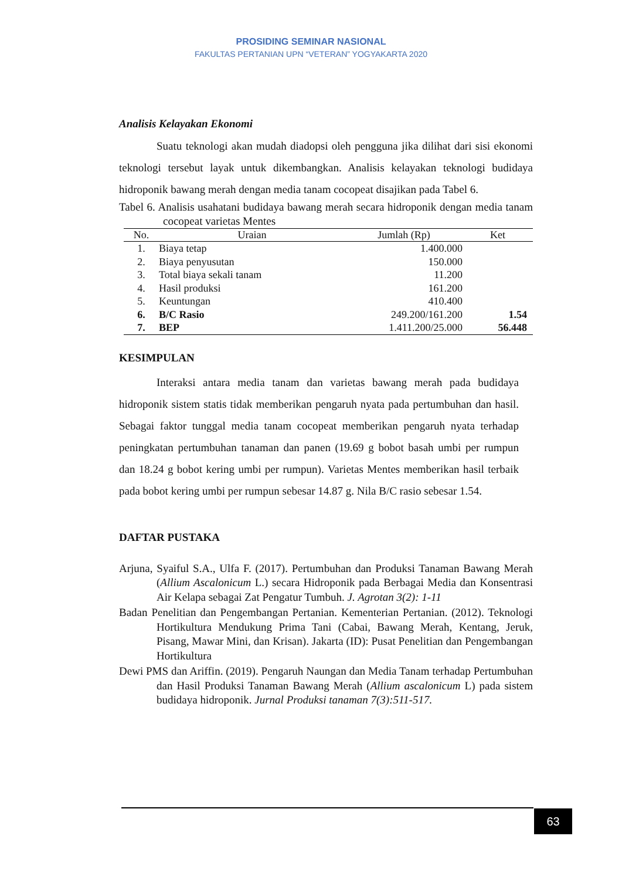PROSIDING SEMINAR NASIONAL
FAKULTAS PERTANIAN UPN “VETERAN” YOGYAKARTA 2020
Analisis Kelayakan Ekonomi
Suatu teknologi akan mudah diadopsi oleh pengguna jika dilihat dari sisi ekonomi teknologi tersebut layak untuk dikembangkan. Analisis kelayakan teknologi budidaya hidroponik bawang merah dengan media tanam cocopeat disajikan pada Tabel 6.
Tabel 6. Analisis usahatani budidaya bawang merah secara hidroponik dengan media tanam cocopeat varietas Mentes
| No. | Uraian | Jumlah (Rp) | Ket |
| --- | --- | --- | --- |
| 1. | Biaya tetap | 1.400.000 | |
| 2. | Biaya penyusutan | 150.000 | |
| 3. | Total biaya sekali tanam | 11.200 | |
| 4. | Hasil produksi | 161.200 | |
| 5. | Keuntungan | 410.400 | |
| 6. | B/C Rasio | 249.200/161.200 | 1.54 |
| 7. | BEP | 1.411.200/25.000 | 56.448 |
KESIMPULAN
Interaksi antara media tanam dan varietas bawang merah pada budidaya hidroponik sistem statis tidak memberikan pengaruh nyata pada pertumbuhan dan hasil. Sebagai faktor tunggal media tanam cocopeat memberikan pengaruh nyata terhadap peningkatan pertumbuhan tanaman dan panen (19.69 g bobot basah umbi per rumpun dan 18.24 g bobot kering umbi per rumpun). Varietas Mentes memberikan hasil terbaik pada bobot kering umbi per rumpun sebesar 14.87 g. Nila B/C rasio sebesar 1.54.
DAFTAR PUSTAKA
Arjuna, Syaiful S.A., Ulfa F. (2017). Pertumbuhan dan Produksi Tanaman Bawang Merah (Allium Ascalonicum L.) secara Hidroponik pada Berbagai Media dan Konsentrasi Air Kelapa sebagai Zat Pengatur Tumbuh. J. Agrotan 3(2): 1-11
Badan Penelitian dan Pengembangan Pertanian. Kementerian Pertanian. (2012). Teknologi Hortikultura Mendukung Prima Tani (Cabai, Bawang Merah, Kentang, Jeruk, Pisang, Mawar Mini, dan Krisan). Jakarta (ID): Pusat Penelitian dan Pengembangan Hortikultura
Dewi PMS dan Ariffin. (2019). Pengaruh Naungan dan Media Tanam terhadap Pertumbuhan dan Hasil Produksi Tanaman Bawang Merah (Allium ascalonicum L) pada sistem budidaya hidroponik. Jurnal Produksi tanaman 7(3):511-517.
63